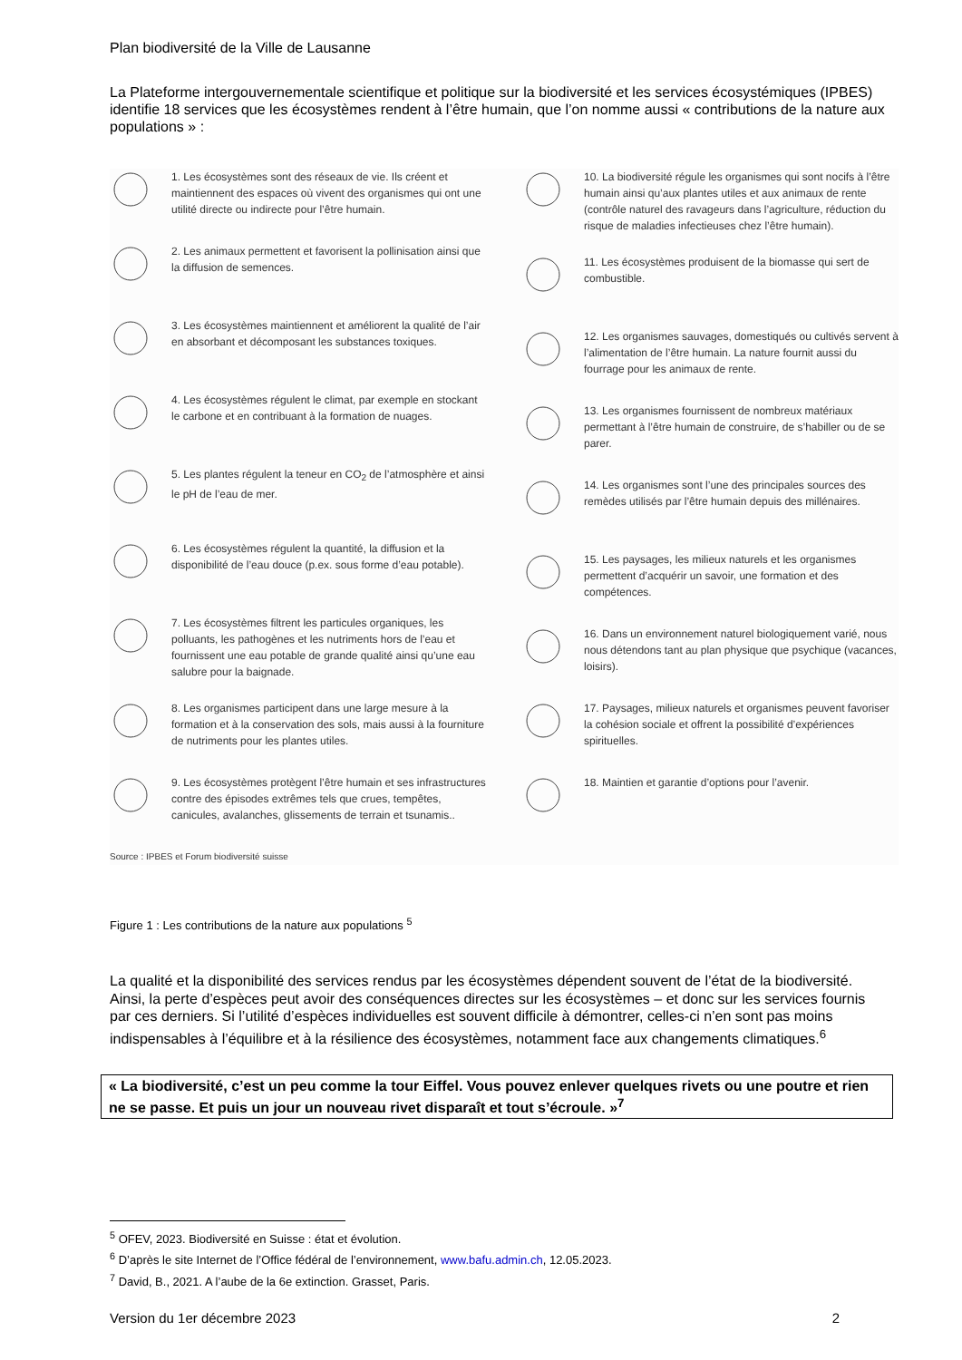Plan biodiversité de la Ville de Lausanne
La Plateforme intergouvernementale scientifique et politique sur la biodiversité et les services écosystémiques (IPBES) identifie 18 services que les écosystèmes rendent à l’être humain, que l’on nomme aussi « contributions de la nature aux populations » :
1. Les écosystèmes sont des réseaux de vie. Ils créent et maintiennent des espaces où vivent des organismes qui ont une utilité directe ou indirecte pour l’être humain.
2. Les animaux permettent et favorisent la pollinisation ainsi que la diffusion de semences.
3. Les écosystèmes maintiennent et améliorent la qualité de l’air en absorbant et décomposant les substances toxiques.
4. Les écosystèmes régulent le climat, par exemple en stockant le carbone et en contribuant à la formation de nuages.
5. Les plantes régulent la teneur en CO<sub>2</sub> de l’atmosphère et ainsi le pH de l’eau de mer.
6. Les écosystèmes régulent la quantité, la diffusion et la disponibilité de l’eau douce (p.ex. sous forme d’eau potable).
7. Les écosystèmes filtrent les particules organiques, les polluants, les pathogènes et les nutriments hors de l’eau et fournissent une eau potable de grande qualité ainsi qu’une eau salubre pour la baignade.
8. Les organismes participent dans une large mesure à la formation et à la conservation des sols, mais aussi à la fourniture de nutriments pour les plantes utiles.
9. Les écosystèmes protègent l’être humain et ses infrastructures contre des épisodes extrêmes tels que crues, tempêtes, canicules, avalanches, glissements de terrain et tsunamis..
Source : IPBES et Forum biodiversité suisse
10. La biodiversité régule les organismes qui sont nocifs à l’être humain ainsi qu’aux plantes utiles et aux animaux de rente (contrôle naturel des ravageurs dans l’agriculture, réduction du risque de maladies infectieuses chez l’être humain).
11. Les écosystèmes produisent de la biomasse qui sert de combustible.
12. Les organismes sauvages, domestiqués ou cultivés servent à l’alimentation de l’être humain. La nature fournit aussi du fourrage pour les animaux de rente.
13. Les organismes fournissent de nombreux matériaux permettant à l’être humain de construire, de s’habiller ou de se parer.
14. Les organismes sont l’une des principales sources des remèdes utilisés par l’être humain depuis des millénaires.
15. Les paysages, les milieux naturels et les organismes permettent d’acquérir un savoir, une formation et des compétences.
16. Dans un environnement naturel biologiquement varié, nous nous détendons tant au plan physique que psychique (vacances, loisirs).
17. Paysages, milieux naturels et organismes peuvent favoriser la cohésion sociale et offrent la possibilité d’expériences spirituelles.
18. Maintien et garantie d’options pour l’avenir.
Figure 1 : Les contributions de la nature aux populations <sup>5</sup>
La qualité et la disponibilité des services rendus par les écosystèmes dépendent souvent de l’état de la biodiversité. Ainsi, la perte d’espèces peut avoir des conséquences directes sur les écosystèmes – et donc sur les services fournis par ces derniers. Si l’utilité d’espèces individuelles est souvent difficile à démontrer, celles-ci n’en sont pas moins indispensables à l’équilibre et à la résilience des écosystèmes, notamment face aux changements climatiques.<sup>6</sup>
« La biodiversité, c’est un peu comme la tour Eiffel. Vous pouvez enlever quelques rivets ou une poutre et rien ne se passe. Et puis un jour un nouveau rivet disparaît et tout s’écroule. »<sup>7</sup>
<sup>5</sup> OFEV, 2023. Biodiversité en Suisse : état et évolution.
<sup>6</sup> D’après le site Internet de l’Office fédéral de l’environnement, www.bafu.admin.ch, 12.05.2023.
<sup>7</sup> David, B., 2021. A l’aube de la 6e extinction. Grasset, Paris.
Version du 1er décembre 2023 2